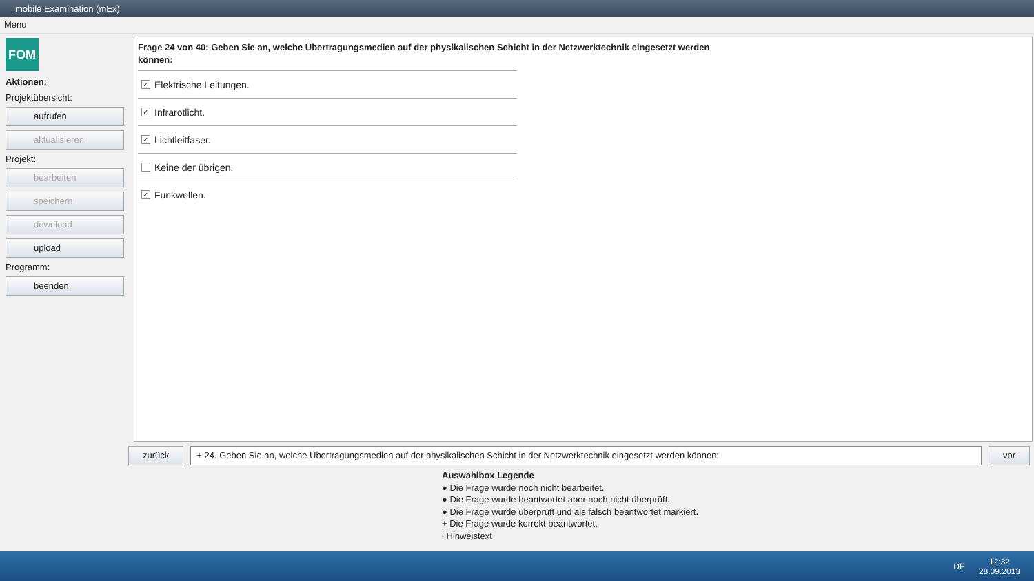mobile Examination (mEx)
Menu
FOM
Aktionen:
Projektübersicht:
aufrufen
aktualisieren
Projekt:
bearbeiten
speichern
download
upload
Programm:
beenden
Frage 24 von 40: Geben Sie an, welche Übertragungsmedien auf der physikalischen Schicht in der Netzwerktechnik eingesetzt werden können:
✓ Elektrische Leitungen.
✓ Infrarotlicht.
✓ Lichtleitfaser.
Keine der übrigen.
✓ Funkwellen.
zurück
+ 24. Geben Sie an, welche Übertragungsmedien auf der physikalischen Schicht in der Netzwerktechnik eingesetzt werden können:
vor
Auswahlbox Legende
● Die Frage wurde noch nicht bearbeitet.
● Die Frage wurde beantwortet aber noch nicht überprüft.
● Die Frage wurde überprüft und als falsch beantwortet markiert.
+ Die Frage wurde korrekt beantwortet.
i Hinweistext
DE
12:32
28.09.2013